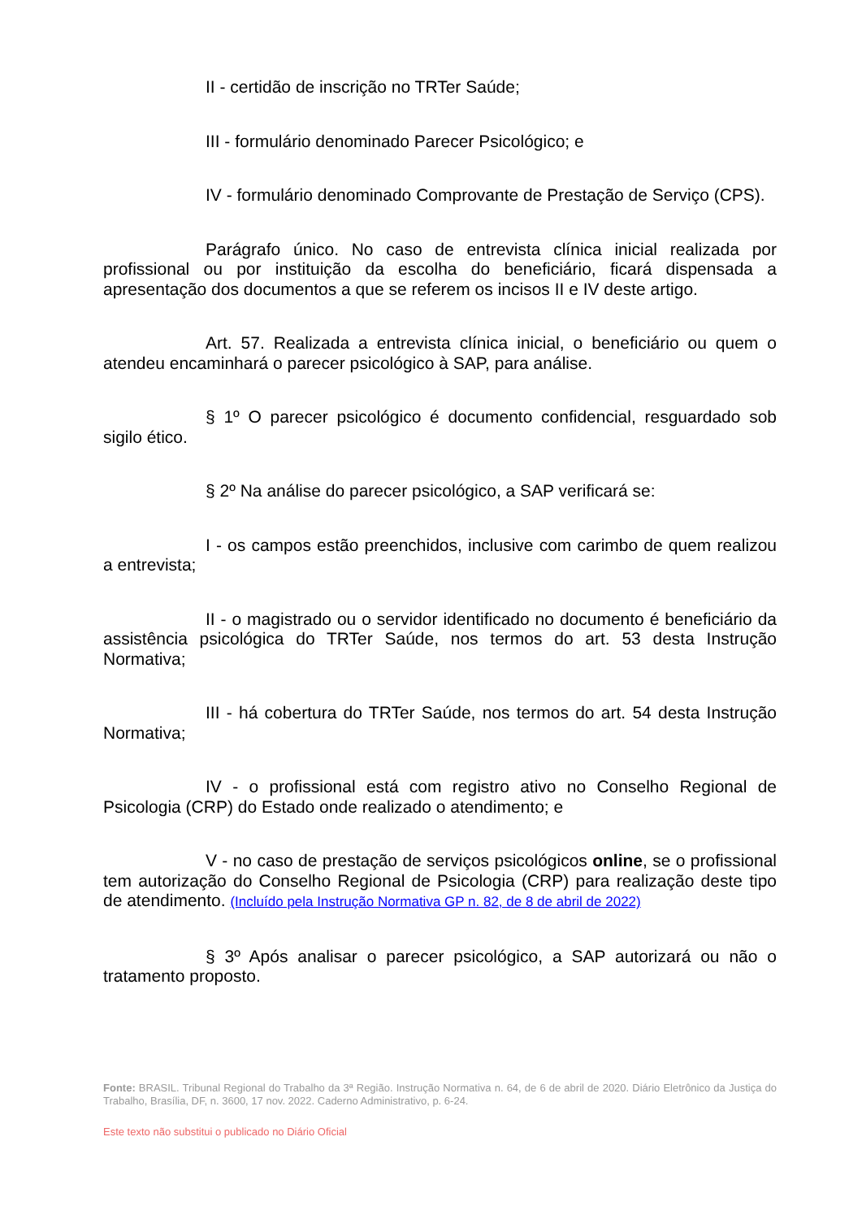II - certidão de inscrição no TRTer Saúde;
III - formulário denominado Parecer Psicológico; e
IV - formulário denominado Comprovante de Prestação de Serviço (CPS).
Parágrafo único. No caso de entrevista clínica inicial realizada por profissional ou por instituição da escolha do beneficiário, ficará dispensada a apresentação dos documentos a que se referem os incisos II e IV deste artigo.
Art. 57. Realizada a entrevista clínica inicial, o beneficiário ou quem o atendeu encaminhará o parecer psicológico à SAP, para análise.
§ 1º O parecer psicológico é documento confidencial, resguardado sob sigilo ético.
§ 2º Na análise do parecer psicológico, a SAP verificará se:
I - os campos estão preenchidos, inclusive com carimbo de quem realizou a entrevista;
II - o magistrado ou o servidor identificado no documento é beneficiário da assistência psicológica do TRTer Saúde, nos termos do art. 53 desta Instrução Normativa;
III - há cobertura do TRTer Saúde, nos termos do art. 54 desta Instrução Normativa;
IV - o profissional está com registro ativo no Conselho Regional de Psicologia (CRP) do Estado onde realizado o atendimento; e
V - no caso de prestação de serviços psicológicos online, se o profissional tem autorização do Conselho Regional de Psicologia (CRP) para realização deste tipo de atendimento. (Incluído pela Instrução Normativa GP n. 82, de 8 de abril de 2022)
§ 3º Após analisar o parecer psicológico, a SAP autorizará ou não o tratamento proposto.
Fonte: BRASIL. Tribunal Regional do Trabalho da 3ª Região. Instrução Normativa n. 64, de 6 de abril de 2020. Diário Eletrônico da Justiça do Trabalho, Brasília, DF, n. 3600, 17 nov. 2022. Caderno Administrativo, p. 6-24.
Este texto não substitui o publicado no Diário Oficial